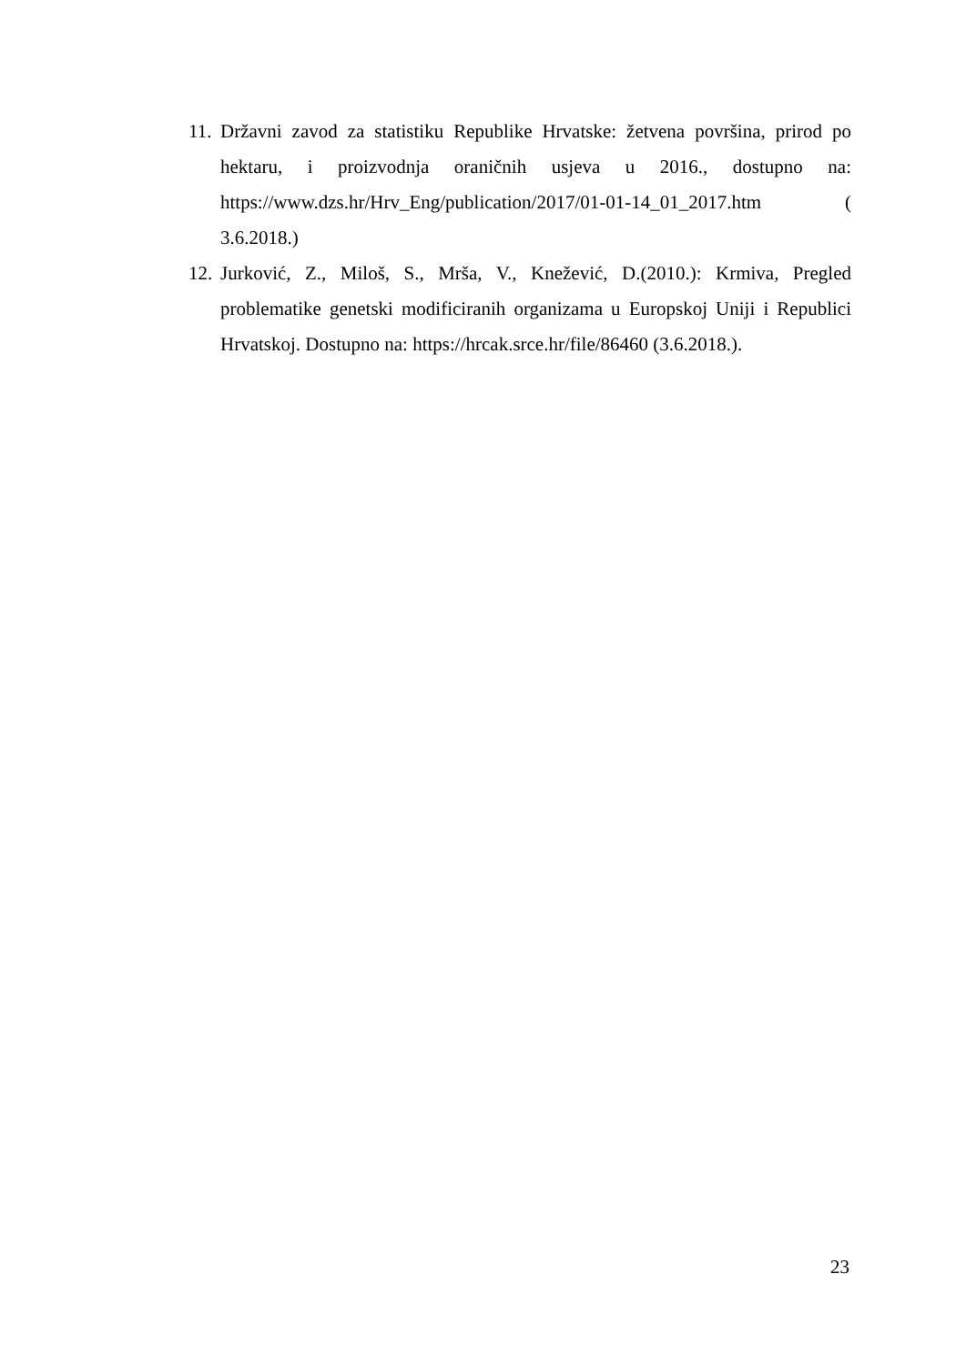11. Državni zavod za statistiku Republike Hrvatske: žetvena površina, prirod po hektaru, i proizvodnja oraničnih usjeva u 2016., dostupno na: https://www.dzs.hr/Hrv_Eng/publication/2017/01-01-14_01_2017.htm ( 3.6.2018.)
12. Jurković, Z., Miloš, S., Mrša, V., Knežević, D.(2010.): Krmiva, Pregled problematike genetski modificiranih organizama u Europskoj Uniji i Republici Hrvatskoj. Dostupno na: https://hrcak.srce.hr/file/86460 (3.6.2018.).
23